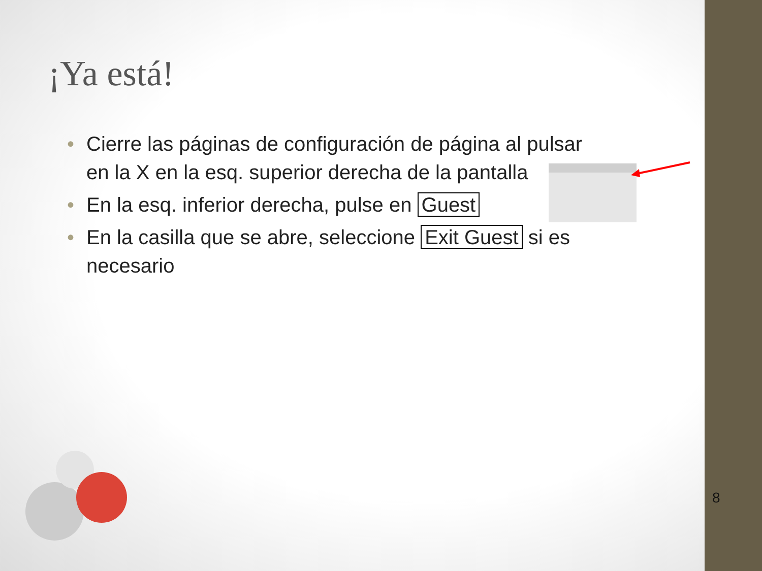¡Ya está!
• Cierre las páginas de configuración de página al pulsar en la X en la esq. superior derecha de la pantalla
• En la esq. inferior derecha, pulse en Guest
• En la casilla que se abre, seleccione Exit Guest si es necesario
8